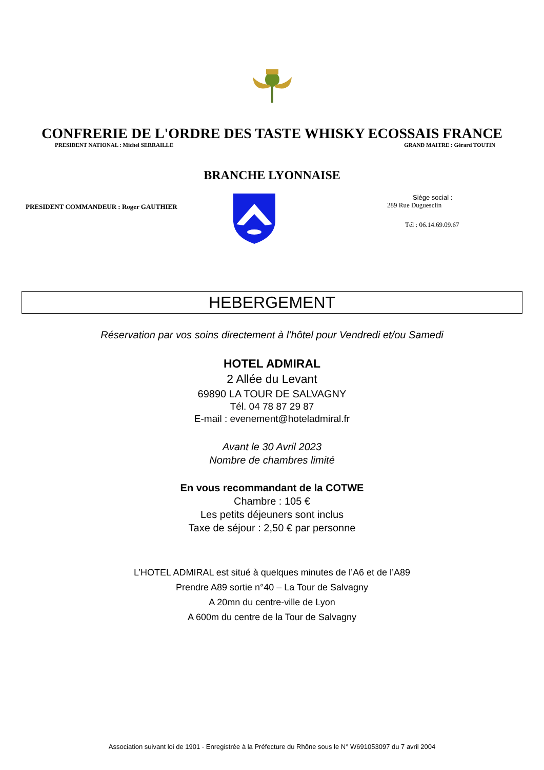CONFRERIE DE L'ORDRE DES TASTE WHISKY ECOSSAIS FRANCE
PRESIDENT NATIONAL : Michel SERRAILLE GRAND MAITRE : Gérard TOUTIN
BRANCHE LYONNAISE
PRESIDENT COMMANDEUR : Roger GAUTHIER
Siège social :
289 Rue Duguesclin
Tél : 06.14.69.09.67
HEBERGEMENT
Réservation par vos soins directement à l’hôtel pour Vendredi et/ou Samedi
HOTEL ADMIRAL
2 Allée du Levant
69890 LA TOUR DE SALVAGNY
Tél. 04 78 87 29 87
E-mail : evenement@hoteladmiral.fr
Avant le 30 Avril 2023
Nombre de chambres limité
En vous recommandant de la COTWE
Chambre : 105 €
Les petits déjeuners sont inclus
Taxe de séjour : 2,50 € par personne
L’HOTEL ADMIRAL est situé à quelques minutes de l’A6 et de l’A89
Prendre A89 sortie n°40 – La Tour de Salvagny
A 20mn du centre-ville de Lyon
A 600m du centre de la Tour de Salvagny
Association suivant loi de 1901 - Enregistrée à la Préfecture du Rhône sous le N° W691053097 du 7 avril 2004